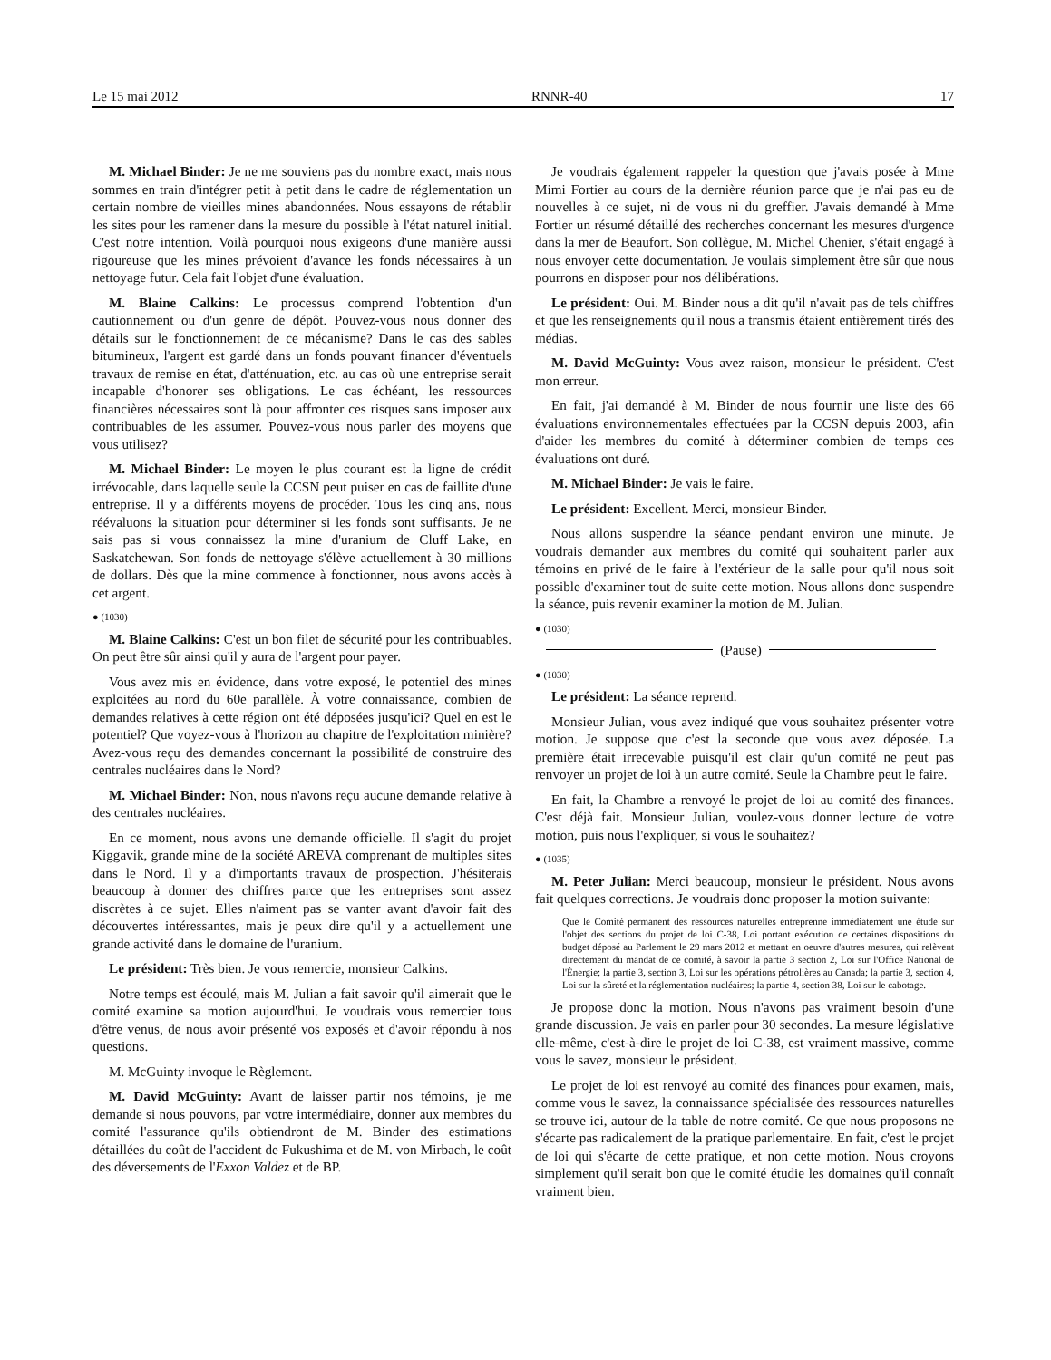Le 15 mai 2012 RNNR-40 17
M. Michael Binder: Je ne me souviens pas du nombre exact, mais nous sommes en train d'intégrer petit à petit dans le cadre de réglementation un certain nombre de vieilles mines abandonnées. Nous essayons de rétablir les sites pour les ramener dans la mesure du possible à l'état naturel initial. C'est notre intention. Voilà pourquoi nous exigeons d'une manière aussi rigoureuse que les mines prévoient d'avance les fonds nécessaires à un nettoyage futur. Cela fait l'objet d'une évaluation.
M. Blaine Calkins: Le processus comprend l'obtention d'un cautionnement ou d'un genre de dépôt. Pouvez-vous nous donner des détails sur le fonctionnement de ce mécanisme? Dans le cas des sables bitumineux, l'argent est gardé dans un fonds pouvant financer d'éventuels travaux de remise en état, d'atténuation, etc. au cas où une entreprise serait incapable d'honorer ses obligations. Le cas échéant, les ressources financières nécessaires sont là pour affronter ces risques sans imposer aux contribuables de les assumer. Pouvez-vous nous parler des moyens que vous utilisez?
M. Michael Binder: Le moyen le plus courant est la ligne de crédit irrévocable, dans laquelle seule la CCSN peut puiser en cas de faillite d'une entreprise. Il y a différents moyens de procéder. Tous les cinq ans, nous réévaluons la situation pour déterminer si les fonds sont suffisants. Je ne sais pas si vous connaissez la mine d'uranium de Cluff Lake, en Saskatchewan. Son fonds de nettoyage s'élève actuellement à 30 millions de dollars. Dès que la mine commence à fonctionner, nous avons accès à cet argent.
● (1030)
M. Blaine Calkins: C'est un bon filet de sécurité pour les contribuables. On peut être sûr ainsi qu'il y aura de l'argent pour payer.
Vous avez mis en évidence, dans votre exposé, le potentiel des mines exploitées au nord du 60e parallèle. À votre connaissance, combien de demandes relatives à cette région ont été déposées jusqu'ici? Quel en est le potentiel? Que voyez-vous à l'horizon au chapitre de l'exploitation minière? Avez-vous reçu des demandes concernant la possibilité de construire des centrales nucléaires dans le Nord?
M. Michael Binder: Non, nous n'avons reçu aucune demande relative à des centrales nucléaires.
En ce moment, nous avons une demande officielle. Il s'agit du projet Kiggavik, grande mine de la société AREVA comprenant de multiples sites dans le Nord. Il y a d'importants travaux de prospection. J'hésiterais beaucoup à donner des chiffres parce que les entreprises sont assez discrètes à ce sujet. Elles n'aiment pas se vanter avant d'avoir fait des découvertes intéressantes, mais je peux dire qu'il y a actuellement une grande activité dans le domaine de l'uranium.
Le président: Très bien. Je vous remercie, monsieur Calkins.
Notre temps est écoulé, mais M. Julian a fait savoir qu'il aimerait que le comité examine sa motion aujourd'hui. Je voudrais vous remercier tous d'être venus, de nous avoir présenté vos exposés et d'avoir répondu à nos questions.
M. McGuinty invoque le Règlement.
M. David McGuinty: Avant de laisser partir nos témoins, je me demande si nous pouvons, par votre intermédiaire, donner aux membres du comité l'assurance qu'ils obtiendront de M. Binder des estimations détaillées du coût de l'accident de Fukushima et de M. von Mirbach, le coût des déversements de l'Exxon Valdez et de BP.
Je voudrais également rappeler la question que j'avais posée à Mme Mimi Fortier au cours de la dernière réunion parce que je n'ai pas eu de nouvelles à ce sujet, ni de vous ni du greffier. J'avais demandé à Mme Fortier un résumé détaillé des recherches concernant les mesures d'urgence dans la mer de Beaufort. Son collègue, M. Michel Chenier, s'était engagé à nous envoyer cette documentation. Je voulais simplement être sûr que nous pourrons en disposer pour nos délibérations.
Le président: Oui. M. Binder nous a dit qu'il n'avait pas de tels chiffres et que les renseignements qu'il nous a transmis étaient entièrement tirés des médias.
M. David McGuinty: Vous avez raison, monsieur le président. C'est mon erreur.
En fait, j'ai demandé à M. Binder de nous fournir une liste des 66 évaluations environnementales effectuées par la CCSN depuis 2003, afin d'aider les membres du comité à déterminer combien de temps ces évaluations ont duré.
M. Michael Binder: Je vais le faire.
Le président: Excellent. Merci, monsieur Binder.
Nous allons suspendre la séance pendant environ une minute. Je voudrais demander aux membres du comité qui souhaitent parler aux témoins en privé de le faire à l'extérieur de la salle pour qu'il nous soit possible d'examiner tout de suite cette motion. Nous allons donc suspendre la séance, puis revenir examiner la motion de M. Julian.
● (1030)
(Pause)
● (1030)
Le président: La séance reprend.
Monsieur Julian, vous avez indiqué que vous souhaitez présenter votre motion. Je suppose que c'est la seconde que vous avez déposée. La première était irrecevable puisqu'il est clair qu'un comité ne peut pas renvoyer un projet de loi à un autre comité. Seule la Chambre peut le faire.
En fait, la Chambre a renvoyé le projet de loi au comité des finances. C'est déjà fait. Monsieur Julian, voulez-vous donner lecture de votre motion, puis nous l'expliquer, si vous le souhaitez?
● (1035)
M. Peter Julian: Merci beaucoup, monsieur le président. Nous avons fait quelques corrections. Je voudrais donc proposer la motion suivante:
Que le Comité permanent des ressources naturelles entreprenne immédiatement une étude sur l'objet des sections du projet de loi C-38, Loi portant exécution de certaines dispositions du budget déposé au Parlement le 29 mars 2012 et mettant en oeuvre d'autres mesures, qui relèvent directement du mandat de ce comité, à savoir la partie 3 section 2, Loi sur l'Office National de l'Énergie; la partie 3, section 3, Loi sur les opérations pétrolières au Canada; la partie 3, section 4, Loi sur la sûreté et la réglementation nucléaires; la partie 4, section 38, Loi sur le cabotage.
Je propose donc la motion. Nous n'avons pas vraiment besoin d'une grande discussion. Je vais en parler pour 30 secondes. La mesure législative elle-même, c'est-à-dire le projet de loi C-38, est vraiment massive, comme vous le savez, monsieur le président.
Le projet de loi est renvoyé au comité des finances pour examen, mais, comme vous le savez, la connaissance spécialisée des ressources naturelles se trouve ici, autour de la table de notre comité. Ce que nous proposons ne s'écarte pas radicalement de la pratique parlementaire. En fait, c'est le projet de loi qui s'écarte de cette pratique, et non cette motion. Nous croyons simplement qu'il serait bon que le comité étudie les domaines qu'il connaît vraiment bien.